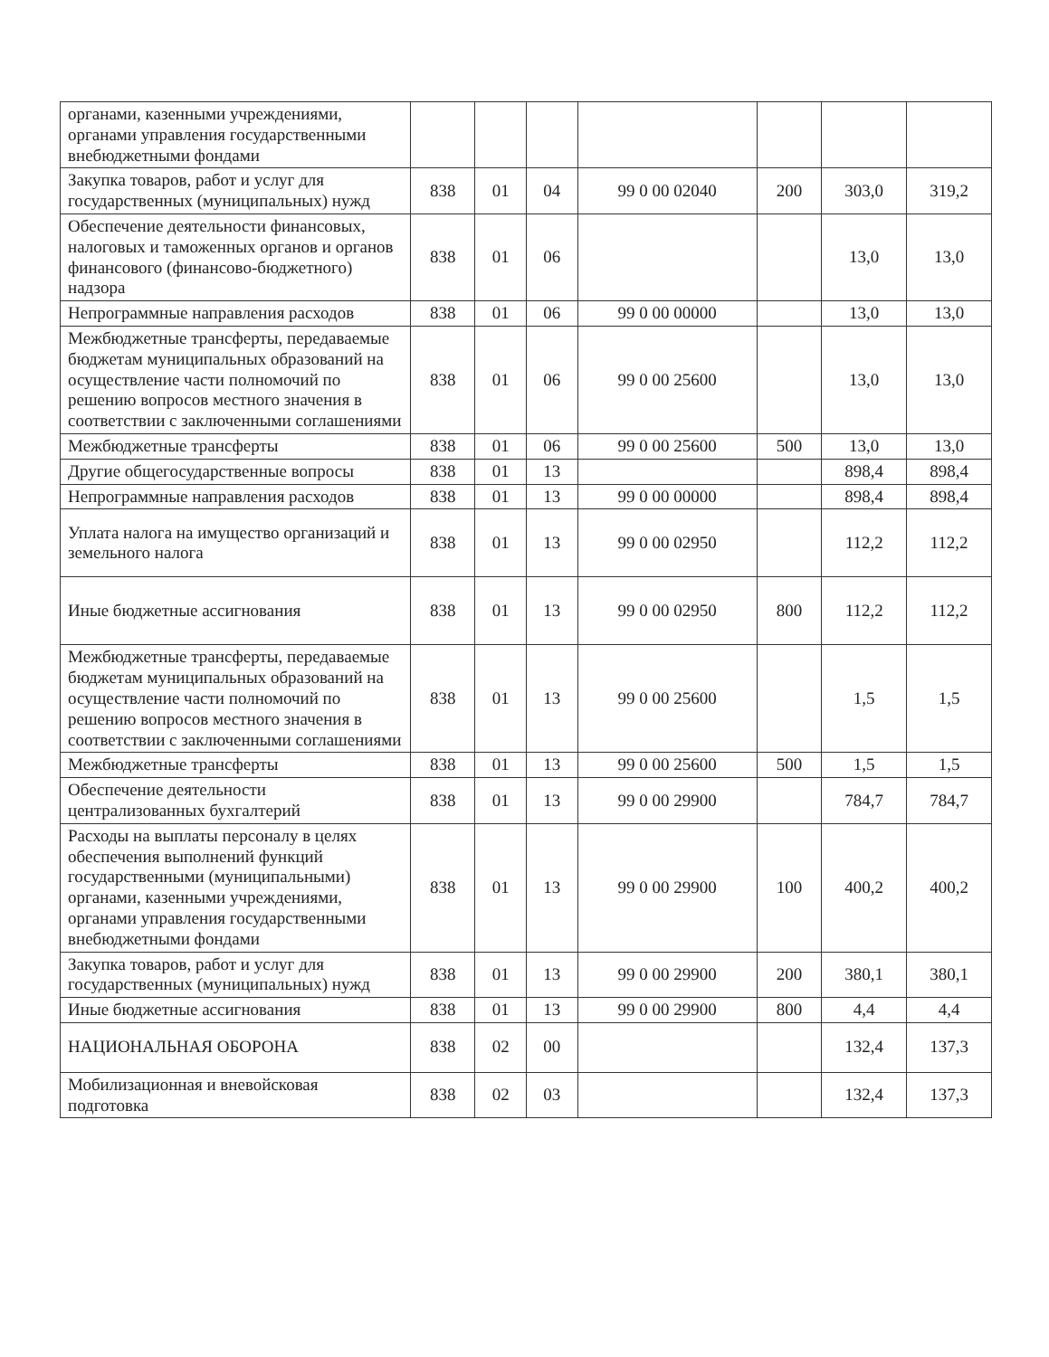| органами, казенными учреждениями, органами управления государственными внебюджетными фондами | | | | | | | |
| Закупка товаров, работ и услуг для государственных (муниципальных) нужд | 838 | 01 | 04 | 99 0 00 02040 | 200 | 303,0 | 319,2 |
| Обеспечение деятельности финансовых, налоговых и таможенных органов и органов финансового (финансово-бюджетного) надзора | 838 | 01 | 06 | | | 13,0 | 13,0 |
| Непрограммные направления расходов | 838 | 01 | 06 | 99 0 00 00000 | | 13,0 | 13,0 |
| Межбюджетные трансферты, передаваемые бюджетам муниципальных образований на осуществление части полномочий по решению вопросов местного значения в соответствии с заключенными соглашениями | 838 | 01 | 06 | 99 0 00 25600 | | 13,0 | 13,0 |
| Межбюджетные трансферты | 838 | 01 | 06 | 99 0 00 25600 | 500 | 13,0 | 13,0 |
| Другие общегосударственные вопросы | 838 | 01 | 13 | | | 898,4 | 898,4 |
| Непрограммные направления расходов | 838 | 01 | 13 | 99 0 00 00000 | | 898,4 | 898,4 |
| Уплата налога на имущество организаций и земельного налога | 838 | 01 | 13 | 99 0 00 02950 | | 112,2 | 112,2 |
| Иные бюджетные ассигнования | 838 | 01 | 13 | 99 0 00 02950 | 800 | 112,2 | 112,2 |
| Межбюджетные трансферты, передаваемые бюджетам муниципальных образований на осуществление части полномочий по решению вопросов местного значения в соответствии с заключенными соглашениями | 838 | 01 | 13 | 99 0 00 25600 | | 1,5 | 1,5 |
| Межбюджетные трансферты | 838 | 01 | 13 | 99 0 00 25600 | 500 | 1,5 | 1,5 |
| Обеспечение деятельности централизованных бухгалтерий | 838 | 01 | 13 | 99 0 00 29900 | | 784,7 | 784,7 |
| Расходы на выплаты персоналу в целях обеспечения выполнений функций государственными (муниципальными) органами, казенными учреждениями, органами управления государственными внебюджетными фондами | 838 | 01 | 13 | 99 0 00 29900 | 100 | 400,2 | 400,2 |
| Закупка товаров, работ и услуг для государственных (муниципальных) нужд | 838 | 01 | 13 | 99 0 00 29900 | 200 | 380,1 | 380,1 |
| Иные бюджетные ассигнования | 838 | 01 | 13 | 99 0 00 29900 | 800 | 4,4 | 4,4 |
| НАЦИОНАЛЬНАЯ ОБОРОНА | 838 | 02 | 00 | | | 132,4 | 137,3 |
| Мобилизационная и вневойсковая подготовка | 838 | 02 | 03 | | | 132,4 | 137,3 |